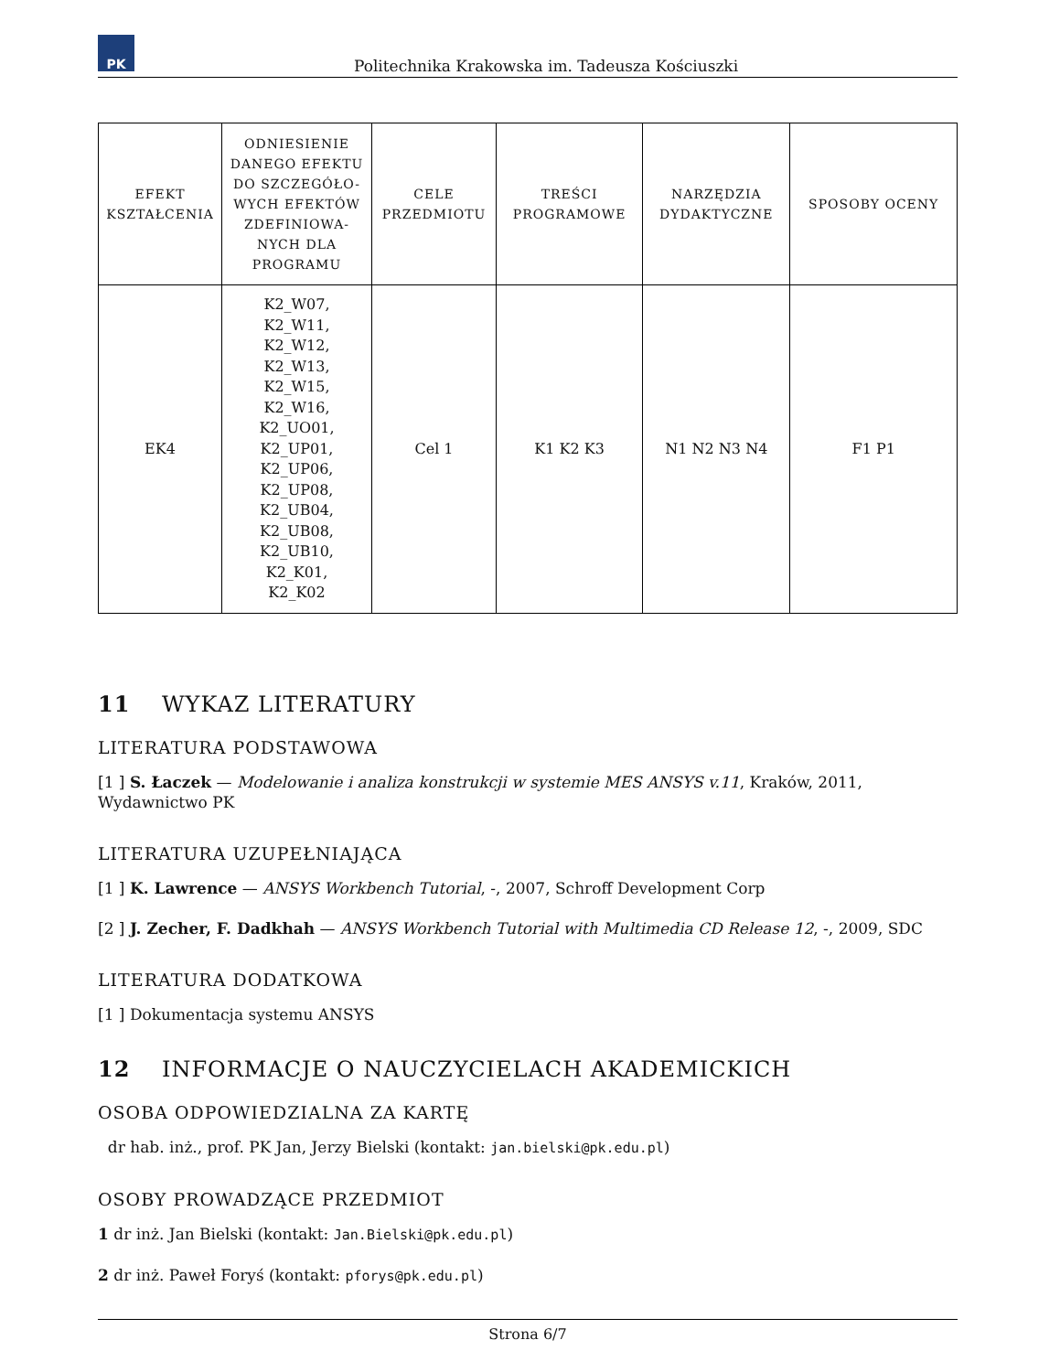PK
Politechnika Krakowska im. Tadeusza Kościuszki
| EFEKT KSZTAŁCENIA | ODNIESIENIE DANEGO EFEKTU DO SZCZEGÓŁO-WYCH EFEKTÓW ZDEFINIOWA-NYCH DLA PROGRAMU | CELE PRZEDMIOTU | TREŚCI PROGRAMOWE | NARZĘDZIA DYDAKTYCZNE | SPOSOBY OCENY |
| --- | --- | --- | --- | --- | --- |
| EK4 | K2_W07, K2_W11, K2_W12, K2_W13, K2_W15, K2_W16, K2_UO01, K2_UP01, K2_UP06, K2_UP08, K2_UB04, K2_UB08, K2_UB10, K2_K01, K2_K02 | Cel 1 | K1 K2 K3 | N1 N2 N3 N4 | F1 P1 |
11 WYKAZ LITERATURY
LITERATURA PODSTAWOWA
[1 ] S. Łaczek — Modelowanie i analiza konstrukcji w systemie MES ANSYS v.11, Kraków, 2011, Wydawnictwo PK
LITERATURA UZUPEŁNIAJĄCA
[1 ] K. Lawrence — ANSYS Workbench Tutorial, -, 2007, Schroff Development Corp
[2 ] J. Zecher, F. Dadkhah — ANSYS Workbench Tutorial with Multimedia CD Release 12, -, 2009, SDC
LITERATURA DODATKOWA
[1 ] Dokumentacja systemu ANSYS
12 INFORMACJE O NAUCZYCIELACH AKADEMICKICH
OSOBA ODPOWIEDZIALNA ZA KARTĘ
dr hab. inż., prof. PK Jan, Jerzy Bielski (kontakt: jan.bielski@pk.edu.pl)
OSOBY PROWADZĄCE PRZEDMIOT
1 dr inż. Jan Bielski (kontakt: Jan.Bielski@pk.edu.pl)
2 dr inż. Paweł Foryś (kontakt: pforys@pk.edu.pl)
Strona 6/7